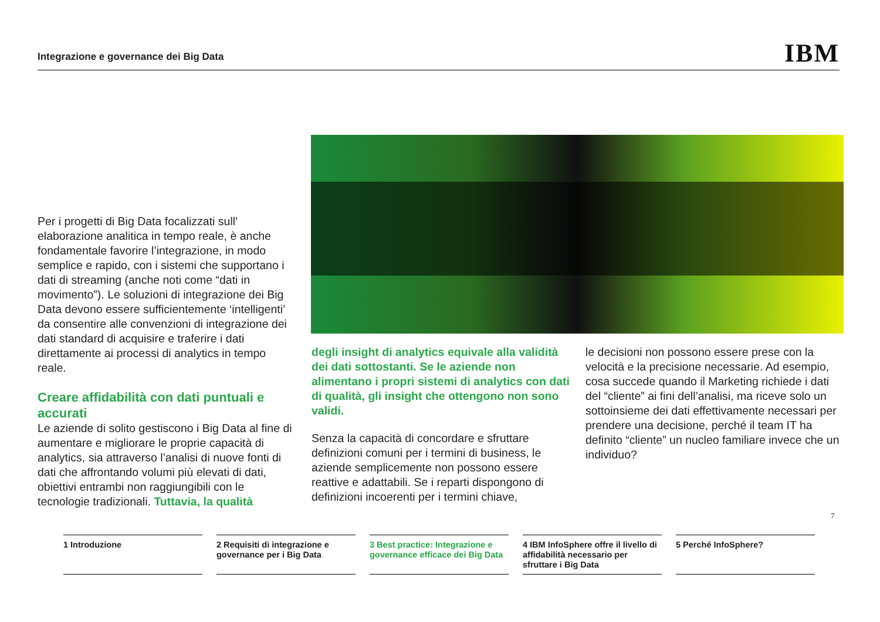Integrazione e governance dei Big Data
IBM
Per i progetti di Big Data focalizzati sull’ elaborazione analitica in tempo reale, è anche fondamentale favorire l’integrazione, in modo semplice e rapido, con i sistemi che supportano i dati di streaming (anche noti come “dati in movimento”). Le soluzioni di integrazione dei Big Data devono essere sufficientemente ‘intelligenti’ da consentire alle convenzioni di integrazione dei dati standard di acquisire e traferire i dati direttamente ai processi di analytics in tempo reale.
Creare affidabilità con dati puntuali e accurati
Le aziende di solito gestiscono i Big Data al fine di aumentare e migliorare le proprie capacità di analytics, sia attraverso l’analisi di nuove fonti di dati che affrontando volumi più elevati di dati, obiettivi entrambi non raggiungibili con le tecnologie tradizionali. Tuttavia, la qualità
degli insight di analytics equivale alla validità dei dati sottostanti. Se le aziende non alimentano i propri sistemi di analytics con dati di qualità, gli insight che ottengono non sono validi.
Senza la capacità di concordare e sfruttare definizioni comuni per i termini di business, le aziende semplicemente non possono essere reattive e adattabili. Se i reparti dispongono di definizioni incoerenti per i termini chiave,
le decisioni non possono essere prese con la velocità e la precisione necessarie. Ad esempio, cosa succede quando il Marketing richiede i dati del “cliente” ai fini dell’analisi, ma riceve solo un sottoinsieme dei dati effettivamente necessari per prendere una decisione, perché il team IT ha definito “cliente” un nucleo familiare invece che un individuo?
7
1 Introduzione 2 Requisiti di integrazione e governance per i Big Data
3 Best practice: Integrazione e governance efficace dei Big Data
4 IBM InfoSphere offre il livello di affidabilità necessario per sfruttare i Big Data
5 Perché InfoSphere?